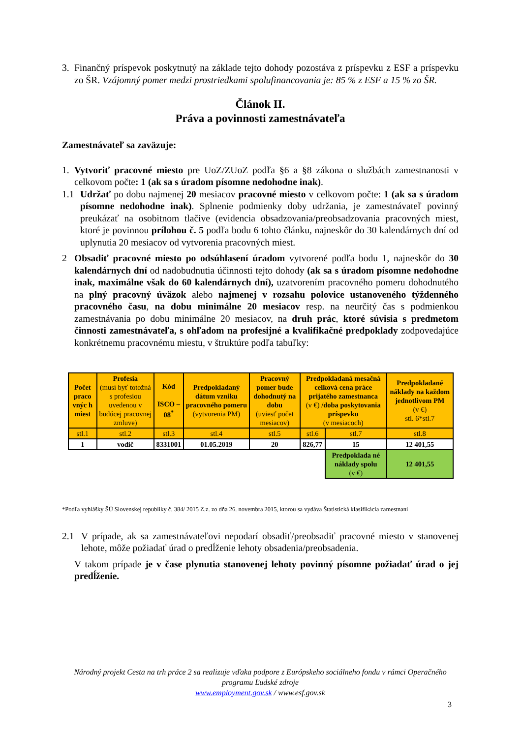3. Finančný príspevok poskytnutý na základe tejto dohody pozostáva z príspevku z ESF a príspevku zo ŠR. Vzájomný pomer medzi prostriedkami spolufinancovania je: 85 % z ESF a 15 % zo ŠR.
Článok II.
Práva a povinnosti zamestnávateľa
Zamestnávateľ sa zaväzuje:
1. Vytvoriť pracovné miesto pre UoZ/ZUoZ podľa §6 a §8 zákona o službách zamestnanosti v celkovom počte: 1 (ak sa s úradom písomne nedohodne inak).
1.1 Udržať po dobu najmenej 20 mesiacov pracovné miesto v celkovom počte: 1 (ak sa s úradom písomne nedohodne inak). Splnenie podmienky doby udržania, je zamestnávateľ povinný preukázať na osobitnom tlačive (evidencia obsadzovania/preobsadzovania pracovných miest, ktoré je povinnou prílohou č. 5 podľa bodu 6 tohto článku, najneskôr do 30 kalendárnych dní od uplynutia 20 mesiacov od vytvorenia pracovných miest.
2 Obsadiť pracovné miesto po odsúhlasení úradom vytvorené podľa bodu 1, najneskôr do 30 kalendárnych dní od nadobudnutia účinnosti tejto dohody (ak sa s úradom písomne nedohodne inak, maximálne však do 60 kalendárnych dní), uzatvorením pracovného pomeru dohodnutého na plný pracovný úväzok alebo najmenej v rozsahu polovice ustanoveného týždenného pracovného času, na dobu minimálne 20 mesiacov resp. na neurčitý čas s podmienkou zamestnávania po dobu minimálne 20 mesiacov, na druh prác, ktoré súvisia s predmetom činnosti zamestnávateľa, s ohľadom na profesijné a kvalifikačné predpoklady zodpovedajúce konkrétnemu pracovnému miestu, v štruktúre podľa tabuľky:
| Počet praco vnýc h miest | Profesia (musí byť totožná s profesiou uvedenou v budúcej pracovnej zmluve) | Kód ISCO – 08<sup>*</sup> | Predpokladaný dátum vzniku pracovného pomeru (vytvorenia PM) | Pracovný pomer bude dohodnutý na dobu (uviesť počet mesiacov) | Predpokladaná mesačná celková cena práce prijatého zamestnanca (v €) /doba poskytovania príspevku (v mesiacoch) | | Predpokladané náklady na každom jednotlivom PM (v €) stl. 6*stl.7 |
| stl.1 | stl.2 | stl.3 | stl.4 | stl.5 | stl.6 | stl.7 | stl.8 |
| 1 | vodič | 8331001 | 01.05.2019 | 20 | 826,77 | 15 | 12 401,55 |
| | | | | | | Predpoklada né náklady spolu (v €) | 12 401,55 |
*Podľa vyhlášky ŠÚ Slovenskej republiky č. 384/ 2015 Z.z. zo dňa 26. novembra 2015, ktorou sa vydáva Štatistická klasifikácia zamestnaní
2.1 V prípade, ak sa zamestnávateľovi nepodarí obsadiť/preobsadiť pracovné miesto v stanovenej lehote, môže požiadať úrad o predĺženie lehoty obsadenia/preobsadenia.
V takom prípade je v čase plynutia stanovenej lehoty povinný písomne požiadať úrad o jej predĺženie.
Národný projekt Cesta na trh práce 2 sa realizuje vďaka podpore z Európskeho sociálneho fondu v rámci Operačného programu Ľudské zdroje
www.employment.gov.sk / www.esf.gov.sk
3